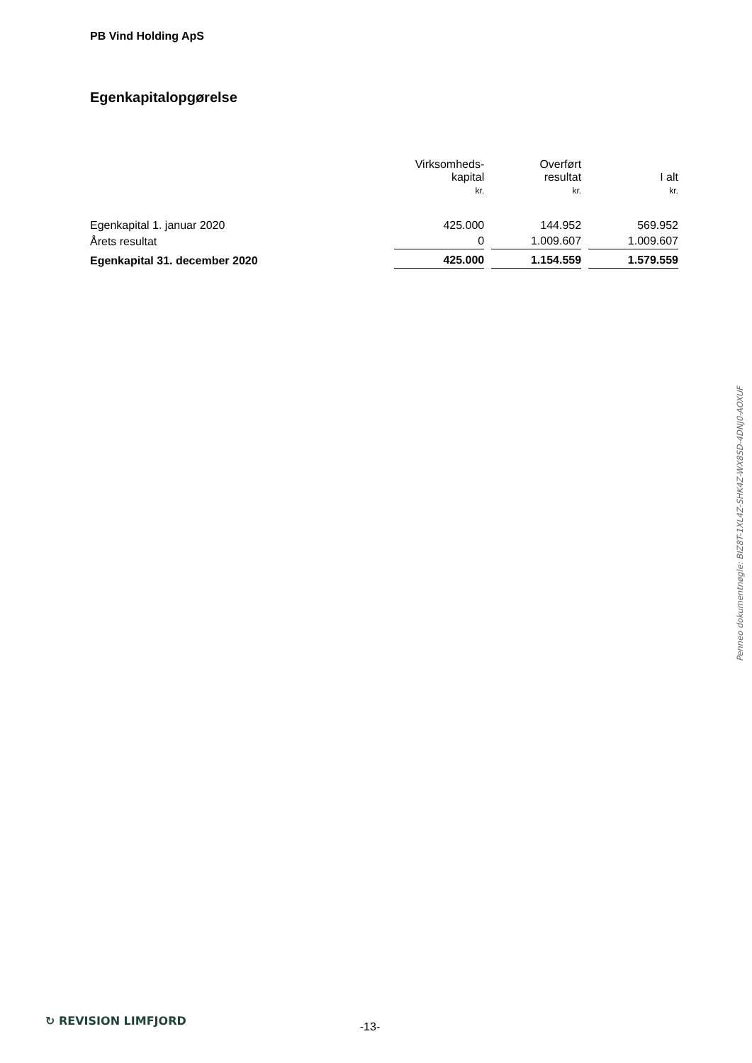Penneo dokumentnøgle: BIZ8T-1XL4Z-SHK4Z-WX8SD-4DNJ0-AOXUF
PB Vind Holding ApS
Egenkapitalopgørelse
| | Virksomheds- kapital kr. | Overført resultat kr. | I alt kr. |
| --- | --- | --- | --- |
| Egenkapital 1. januar 2020 | 425.000 | 144.952 | 569.952 |
| Årets resultat | 0 | 1.009.607 | 1.009.607 |
| Egenkapital 31. december 2020 | 425.000 | 1.154.559 | 1.579.559 |
↻ REVISION LIMFJORD -13-